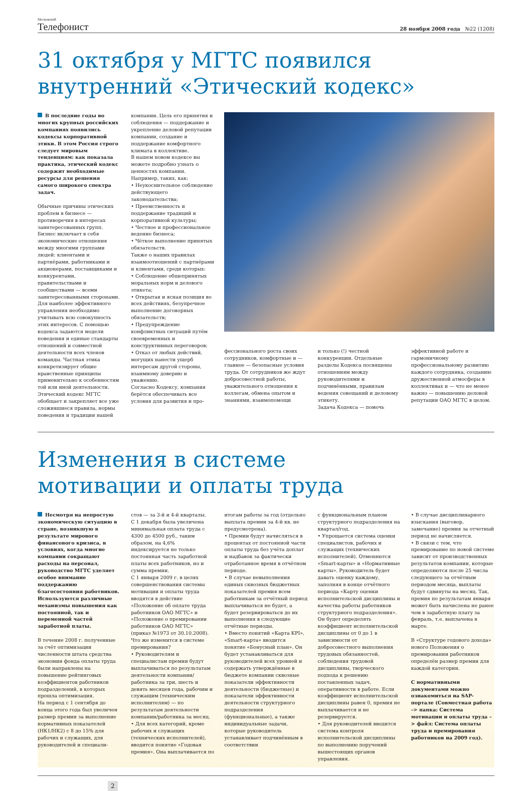Московский
Телефонист
28 ноября 2008 года №22 (1208)
31 октября у МГТС появился
внутренний «Этический кодекс»
В последние годы во многих крупных российских компаниях появились кодексы корпоративной этики. В этом Россия строго следует мировым тенденциям: как показала практика, этический кодекс содержит необходимые ресурсы для решения самого широкого спектра задач.
Обычные причины этических проблем в бизнесе — противоречия в интересах заинтересованных групп. Бизнес включает в себя экономические отношения между многими группами людей: клиентами и партнёрами, работниками и акционерами, поставщиками и конкурентами, правительствами и сообществами — всеми заинтересованными сторонами. Для наиболее эффективного управления необходимо учитывать всю совокупность этих интересов. С помощью кодекса задаются модели поведения и единые стандарты отношений и совместной деятельности всех членов команды. Частная этика конкретизирует общие нравственные принципы применительно к особенностям той или иной деятельности. Этический кодекс МГТС обобщает и закрепляет все уже сложившиеся правила, нормы поведения и традиции нашей
компании. Цель его принятия и соблюдения — поддержание и укрепление деловой репутации компании, создание и поддержание комфортного климата в коллективе.
В нашем новом кодексе вы можете подробно узнать о ценностях компании. Например, таких, как:
• Неукоснительное соблюдение действующего законодательства;
• Преемственность и поддержание традиций и корпоративной культуры;
• Честное и профессиональное ведение бизнеса;
• Чёткое выполнение принятых обязательств.
Также о наших правилах взаимоотношений с партнёрами и клиентами, среди которых:
• Соблюдение общепринятых моральных норм и делового этикета;
• Открытая и ясная позиция во всех действиях, безупречное выполнение договорных обязательств;
• Предупреждение конфликтных ситуаций путём своевременных и конструктивных переговоров;
• Отказ от любых действий, могущих нанести ущерб интересам другой стороны, взаимному доверию и уважению.
Согласно Кодексу, компания берётся обеспечивать все условия для развития и про-
фессионального роста своих сотрудников, комфортные и — главное — безопасные условия труда. От сотрудников же ждут добросовестной работы, уважительного отношения к коллегам, обмена опытом и знаниями, взаимопомощи
и только (!) честной конкуренции. Отдельные разделы Кодекса посвящены отношениям между руководителями и подчинёнными, правилам ведения совещаний и деловому этикету.
Задача Кодекса — помочь
эффективной работе и гармоничному профессиональному развитию каждого сотрудника, созданию дружественной атмосферы в коллективах и — что не менее важно — повышению деловой репутации ОАО МГТС в целом.
Изменения в системе
мотивации и оплаты труда
Несмотря на непростую экономическую ситуацию в стране, возникшую в результате мирового финансового кризиса, в условиях, когда многие компании сокращают расходы на персонал, руководство МГТС уделяет особое внимание поддержанию благосостояния работников. Используются различные механизмы повышения как постоянной, так и переменной частей заработной платы.
В течение 2008 г. полученные за счёт оптимизации численности штата средства экономии фонда оплаты труда были направлены на повышение рейтинговых коэффициентов работников подразделений, в которых прошла оптимизация.
На период с 1 сентября до конца этого года был увеличен размер премии за выполнение нормативных показателей (НК1/НК2) с 8 до 15% для рабочих и служащих, для руководителей и специали-
стов — за 3-й и 4-й кварталы.
С 1 декабря была увеличена минимальная оплата труда с 4300 до 4500 руб., таким образом, на 4,6% индексируется не только постоянная часть заработной платы всех работников, но и сумма премии.
С 1 января 2009 г. в целях совершенствования системы мотивации и оплаты труда вводятся в действие «Положение об оплате труда работников ОАО МГТС» и «Положение о премировании работников ОАО МГТС» (приказ №1973 от 30.10.2008). Что же изменится в системе премирования?
• Руководителям и специалистам премии будут выплачиваться по результатам деятельности компании/работника за три, шесть и девять месяцев года, рабочим и служащим (техническим исполнителям) — по результатам деятельности компании/работника за месяц.
• Для всех категорий, кроме рабочих и служащих (технических исполнителей), вводится понятие «Годовая премия». Она выплачивается по
итогам работы за год (отдельно выплата премии за 4-й кв. не предусмотрена).
• Премии будут начисляться в процентах от постоянной части оплаты труда без учёта доплат и надбавок за фактически отработанное время в отчётном периоде.
• В случае невыполнения единых сквозных бюджетных показателей премия всем работникам за отчётный период выплачиваться не будет, а будет резервироваться до их выполнения в следующие отчётные периоды.
• Вместо понятий «Карта KPI», «Smart-карта» вводится понятие «Бонусный план». Он будет устанавливаться для руководителей всех уровней и содержать утверждённые в бюджете компании сквозные показатели эффективности деятельности (бюджетные) и показатели эффективности деятельности структурного подразделения (функциональные), а также индивидуальные задачи, которые руководитель устанавливает подчинённым в соответствии
с функциональным планом структурного подразделения на квартал/год.
• Упрощается система оценки специалистов, рабочих и служащих (технических исполнителей). Отменяются «Smart-карты» и «Нормативные карты». Руководитель будет давать оценку каждому, заполняя в конце отчётного периода «Карту оценки исполнительской дисциплины и качества работы работников структурного подразделения». Он будет определять коэффициент исполнительской дисциплины от 0 до 1 в зависимости от добросовестного выполнения трудовых обязанностей, соблюдения трудовой дисциплины, творческого подхода к решению поставленных задач, оперативности в работе. Если коэффициент исполнительской дисциплины равен 0, премия не выплачивается и не резервируется.
• Для руководителей вводится система контроля исполнительской дисциплины по выполнению поручений вышестоящих органов управления.
• В случае дисциплинарного взыскания (выговор, замечание) премия за отчетный период не начисляется.
• В связи с тем, что премирование по новой системе зависит от производственных результатов компании, которые определяются после 25 числа следующего за отчётным периодом месяца, выплаты будут сдвинуты на месяц. Так, премия по результатам января может быть начислена не ранее чем в заработную плату за февраль, т.е. выплачена в марте.
В «Структуре годового дохода» нового Положения о премировании работников определён размер премии для каждой категории.
С нормативными документами можно ознакомиться на SAP-портале (Совместная работа –> папка: Система мотивации и оплаты труда –> файл: Система оплаты труда и премирования работников на 2009 год).
2